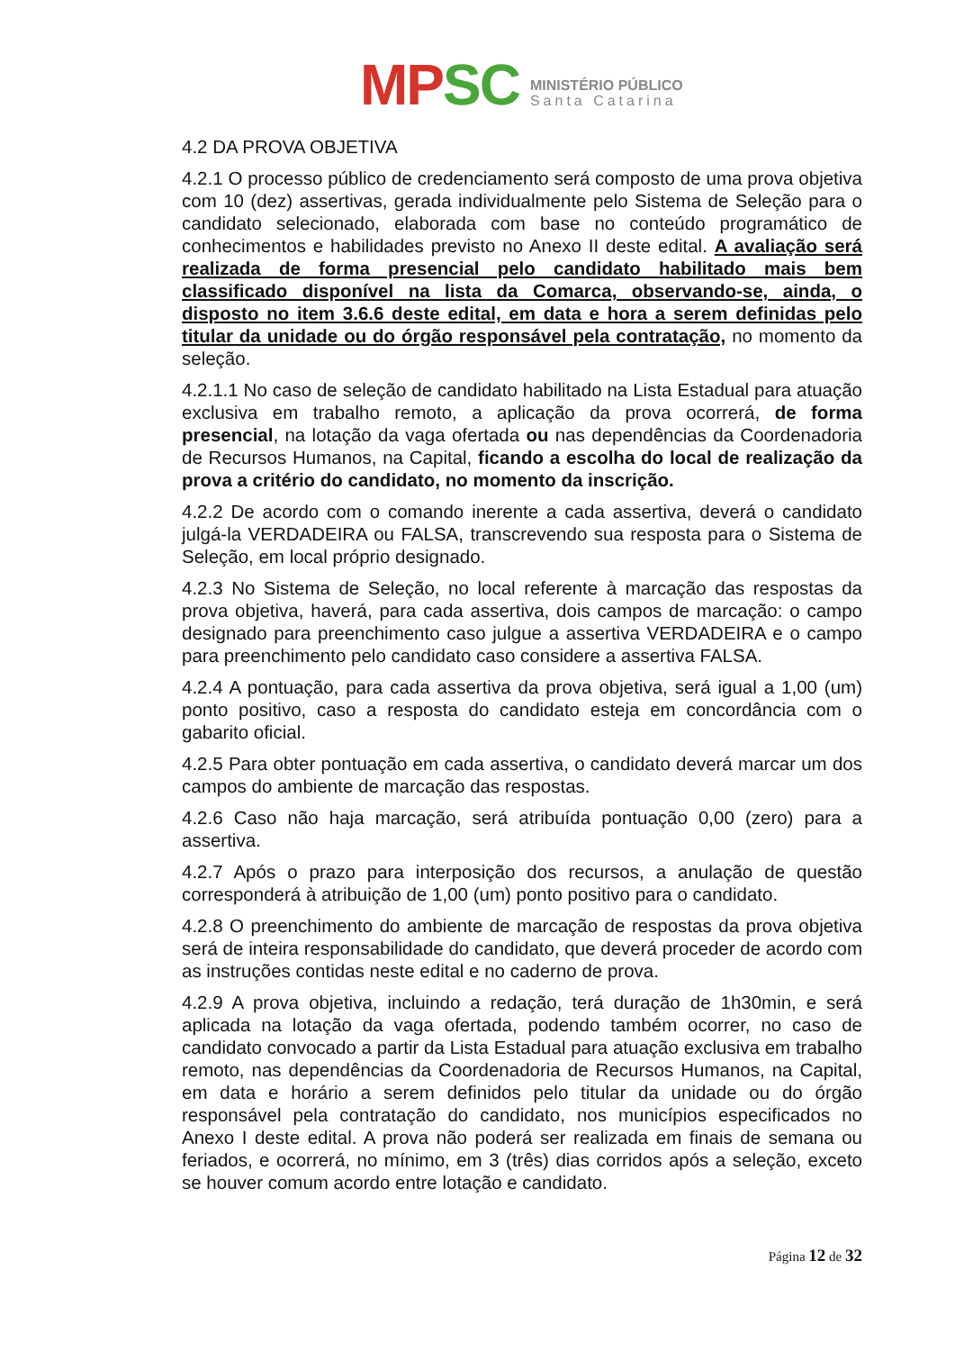MP SC
MINISTÉRIO PÚBLICO
Santa Catarina
4.2 DA PROVA OBJETIVA
4.2.1 O processo público de credenciamento será composto de uma prova objetiva com 10 (dez) assertivas, gerada individualmente pelo Sistema de Seleção para o candidato selecionado, elaborada com base no conteúdo programático de conhecimentos e habilidades previsto no Anexo II deste edital. A avaliação será realizada de forma presencial pelo candidato habilitado mais bem classificado disponível na lista da Comarca, observando-se, ainda, o disposto no item 3.6.6 deste edital, em data e hora a serem definidas pelo titular da unidade ou do órgão responsável pela contratação, no momento da seleção.
4.2.1.1 No caso de seleção de candidato habilitado na Lista Estadual para atuação exclusiva em trabalho remoto, a aplicação da prova ocorrerá, de forma presencial, na lotação da vaga ofertada ou nas dependências da Coordenadoria de Recursos Humanos, na Capital, ficando a escolha do local de realização da prova a critério do candidato, no momento da inscrição.
4.2.2 De acordo com o comando inerente a cada assertiva, deverá o candidato julgá-la VERDADEIRA ou FALSA, transcrevendo sua resposta para o Sistema de Seleção, em local próprio designado.
4.2.3 No Sistema de Seleção, no local referente à marcação das respostas da prova objetiva, haverá, para cada assertiva, dois campos de marcação: o campo designado para preenchimento caso julgue a assertiva VERDADEIRA e o campo para preenchimento pelo candidato caso considere a assertiva FALSA.
4.2.4 A pontuação, para cada assertiva da prova objetiva, será igual a 1,00 (um) ponto positivo, caso a resposta do candidato esteja em concordância com o gabarito oficial.
4.2.5 Para obter pontuação em cada assertiva, o candidato deverá marcar um dos campos do ambiente de marcação das respostas.
4.2.6 Caso não haja marcação, será atribuída pontuação 0,00 (zero) para a assertiva.
4.2.7 Após o prazo para interposição dos recursos, a anulação de questão corresponderá à atribuição de 1,00 (um) ponto positivo para o candidato.
4.2.8 O preenchimento do ambiente de marcação de respostas da prova objetiva será de inteira responsabilidade do candidato, que deverá proceder de acordo com as instruções contidas neste edital e no caderno de prova.
4.2.9 A prova objetiva, incluindo a redação, terá duração de 1h30min, e será aplicada na lotação da vaga ofertada, podendo também ocorrer, no caso de candidato convocado a partir da Lista Estadual para atuação exclusiva em trabalho remoto, nas dependências da Coordenadoria de Recursos Humanos, na Capital, em data e horário a serem definidos pelo titular da unidade ou do órgão responsável pela contratação do candidato, nos municípios especificados no Anexo I deste edital. A prova não poderá ser realizada em finais de semana ou feriados, e ocorrerá, no mínimo, em 3 (três) dias corridos após a seleção, exceto se houver comum acordo entre lotação e candidato.
Página 12 de 32